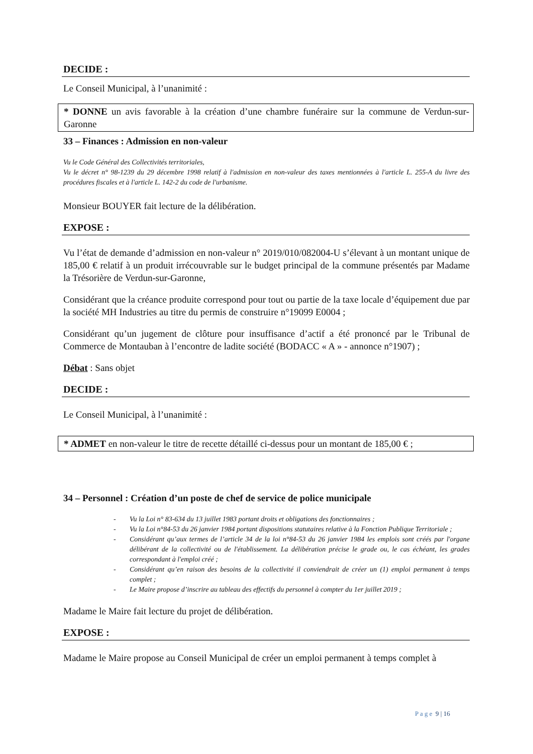DECIDE :
Le Conseil Municipal, à l’unanimité :
* DONNE un avis favorable à la création d’une chambre funéraire sur la commune de Verdun-sur-Garonne
33 – Finances : Admission en non-valeur
Vu le Code Général des Collectivités territoriales,
Vu le décret n° 98-1239 du 29 décembre 1998 relatif à l'admission en non-valeur des taxes mentionnées à l'article L. 255-A du livre des procédures fiscales et à l'article L. 142-2 du code de l'urbanisme.
Monsieur BOUYER fait lecture de la délibération.
EXPOSE :
Vu l’état de demande d’admission en non-valeur n° 2019/010/082004-U s’élevant à un montant unique de 185,00 € relatif à un produit irrécouvrable sur le budget principal de la commune présentés par Madame la Trésorière de Verdun-sur-Garonne,
Considérant que la créance produite correspond pour tout ou partie de la taxe locale d’équipement due par la société MH Industries au titre du permis de construire n°19099 E0004 ;
Considérant qu’un jugement de clôture pour insuffisance d’actif a été prononcé par le Tribunal de Commerce de Montauban à l’encontre de ladite société (BODACC « A » - annonce n°1907) ;
Débat : Sans objet
DECIDE :
Le Conseil Municipal, à l’unanimité :
* ADMET en non-valeur le titre de recette détaillé ci-dessus pour un montant de 185,00 € ;
34 – Personnel : Création d’un poste de chef de service de police municipale
- Vu la Loi n° 83-634 du 13 juillet 1983 portant droits et obligations des fonctionnaires ;
- Vu la Loi n°84-53 du 26 janvier 1984 portant dispositions statutaires relative à la Fonction Publique Territoriale ;
- Considérant qu’aux termes de l’article 34 de la loi n°84-53 du 26 janvier 1984 les emplois sont créés par l'organe délibérant de la collectivité ou de l'établissement. La délibération précise le grade ou, le cas échéant, les grades correspondant à l'emploi créé ;
- Considérant qu’en raison des besoins de la collectivité il conviendrait de créer un (1) emploi permanent à temps complet ;
- Le Maire propose d’inscrire au tableau des effectifs du personnel à compter du 1er juillet 2019 ;
Madame le Maire fait lecture du projet de délibération.
EXPOSE :
Madame le Maire propose au Conseil Municipal de créer un emploi permanent à temps complet à
P a g e 9 | 16